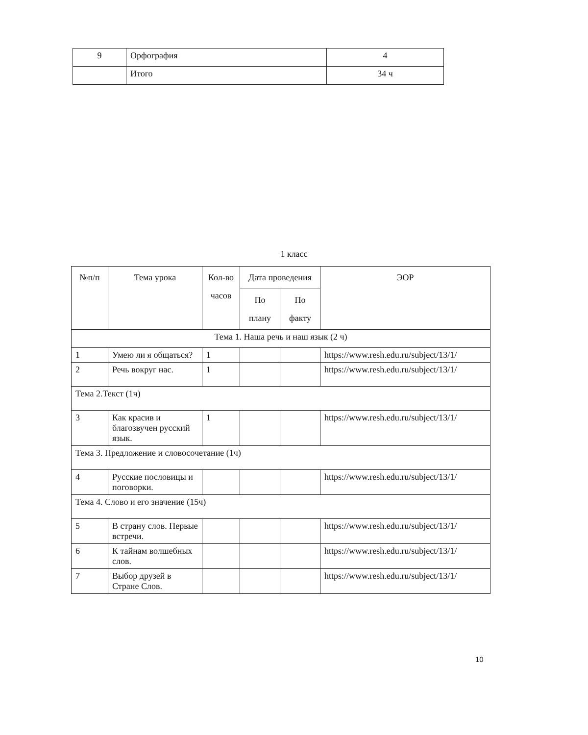| 9 | Орфография | 4 |
| | Итого | 34 ч |
1 класс
| №п/п | Тема урока | Кол-во часов | Дата проведения | | ЭОР |
| --- | --- | --- | --- | --- | --- |
| | | | По плану | По факту | |
| Тема 1. Наша речь и наш язык (2 ч) | | | | | |
| 1 | Умею ли я общаться? | 1 | | | https://www.resh.edu.ru/subject/13/1/ |
| 2 | Речь вокруг нас. | 1 | | | https://www.resh.edu.ru/subject/13/1/ |
| Тема 2.Текст (1ч) | | | | | |
| 3 | Как красив и благозвучен русский язык. | 1 | | | https://www.resh.edu.ru/subject/13/1/ |
| Тема 3. Предложение и словосочетание (1ч) | | | | | |
| 4 | Русские пословицы и поговорки. | | | | https://www.resh.edu.ru/subject/13/1/ |
| Тема 4. Слово и его значение (15ч) | | | | | |
| 5 | В страну слов. Первые встречи. | | | | https://www.resh.edu.ru/subject/13/1/ |
| 6 | К тайнам волшебных слов. | | | | https://www.resh.edu.ru/subject/13/1/ |
| 7 | Выбор друзей в Стране Слов. | | | | https://www.resh.edu.ru/subject/13/1/ |
10